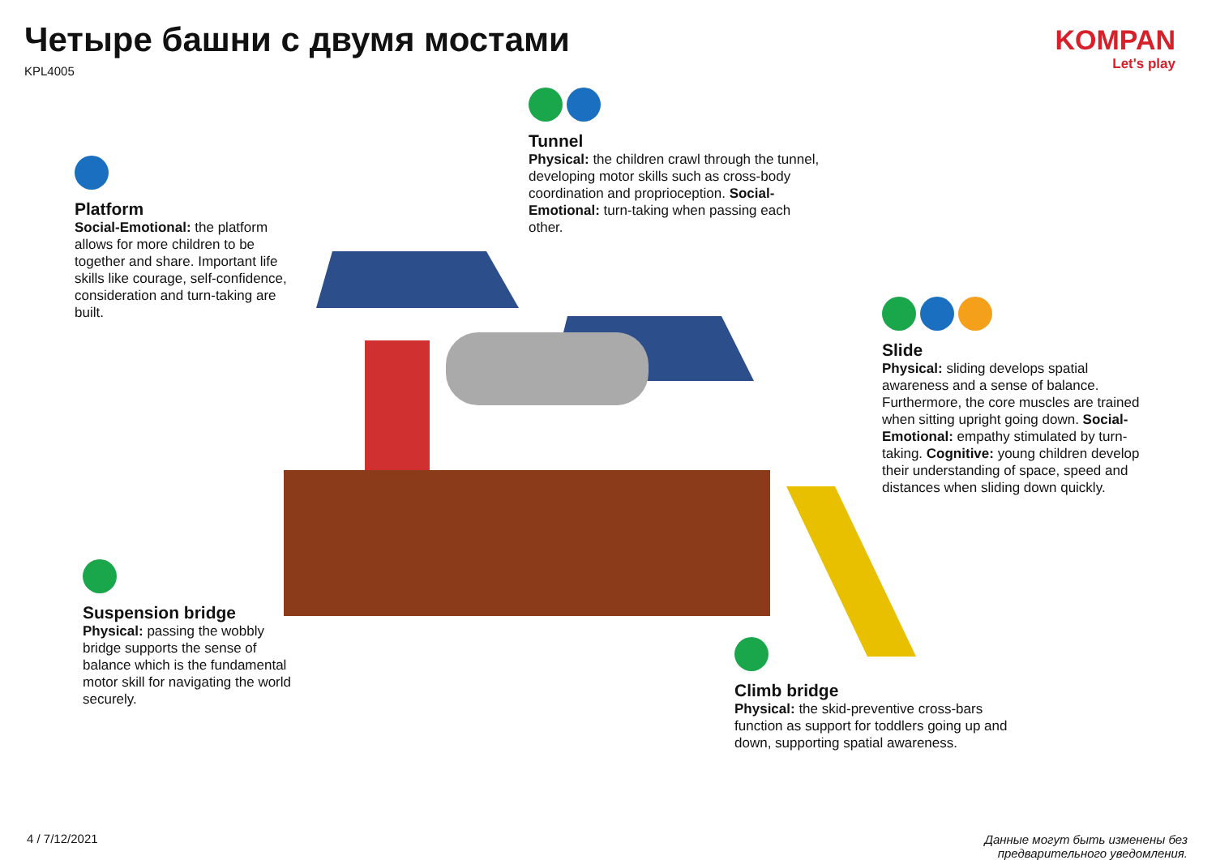Четыре башни с двумя мостами
KPL4005
KOMPAN
Let's play
Platform
Social-Emotional: the platform allows for more children to be together and share. Important life skills like courage, self-confidence, consideration and turn-taking are built.
Tunnel
Physical: the children crawl through the tunnel, developing motor skills such as cross-body coordination and proprioception. Social-Emotional: turn-taking when passing each other.
Slide
Physical: sliding develops spatial awareness and a sense of balance. Furthermore, the core muscles are trained when sitting upright going down. Social-Emotional: empathy stimulated by turn-taking. Cognitive: young children develop their understanding of space, speed and distances when sliding down quickly.
Suspension bridge
Physical: passing the wobbly bridge supports the sense of balance which is the fundamental motor skill for navigating the world securely.
Climb bridge
Physical: the skid-preventive cross-bars function as support for toddlers going up and down, supporting spatial awareness.
4 / 7/12/2021
Данные могут быть изменены без
предварительного уведомления.